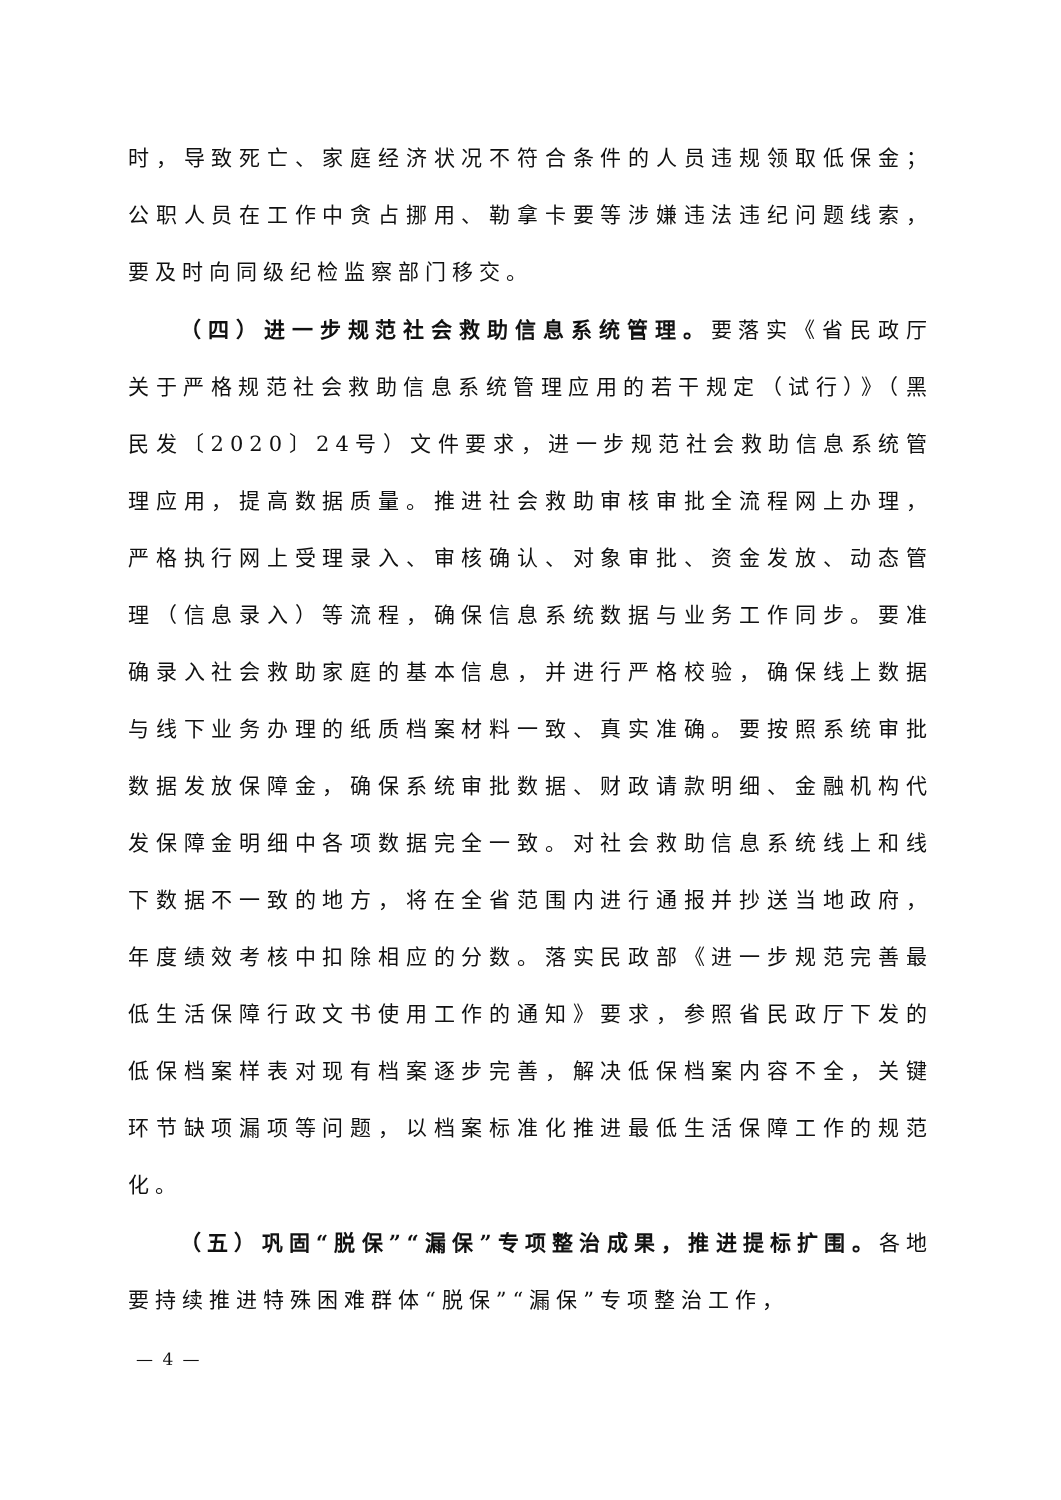时，导致死亡、家庭经济状况不符合条件的人员违规领取低保金；公职人员在工作中贪占挪用、勒拿卡要等涉嫌违法违纪问题线索，要及时向同级纪检监察部门移交。
（四）进一步规范社会救助信息系统管理。要落实《省民政厅关于严格规范社会救助信息系统管理应用的若干规定（试行）》（黑民发〔2020〕24号）文件要求，进一步规范社会救助信息系统管理应用，提高数据质量。推进社会救助审核审批全流程网上办理，严格执行网上受理录入、审核确认、对象审批、资金发放、动态管理（信息录入）等流程，确保信息系统数据与业务工作同步。要准确录入社会救助家庭的基本信息，并进行严格校验，确保线上数据与线下业务办理的纸质档案材料一致、真实准确。要按照系统审批数据发放保障金，确保系统审批数据、财政请款明细、金融机构代发保障金明细中各项数据完全一致。对社会救助信息系统线上和线下数据不一致的地方，将在全省范围内进行通报并抄送当地政府，年度绩效考核中扣除相应的分数。落实民政部《进一步规范完善最低生活保障行政文书使用工作的通知》要求，参照省民政厅下发的低保档案样表对现有档案逐步完善，解决低保档案内容不全，关键环节缺项漏项等问题，以档案标准化推进最低生活保障工作的规范化。
（五）巩固“脱保”“漏保”专项整治成果，推进提标扩围。各地要持续推进特殊困难群体“脱保”“漏保”专项整治工作，
— 4 —